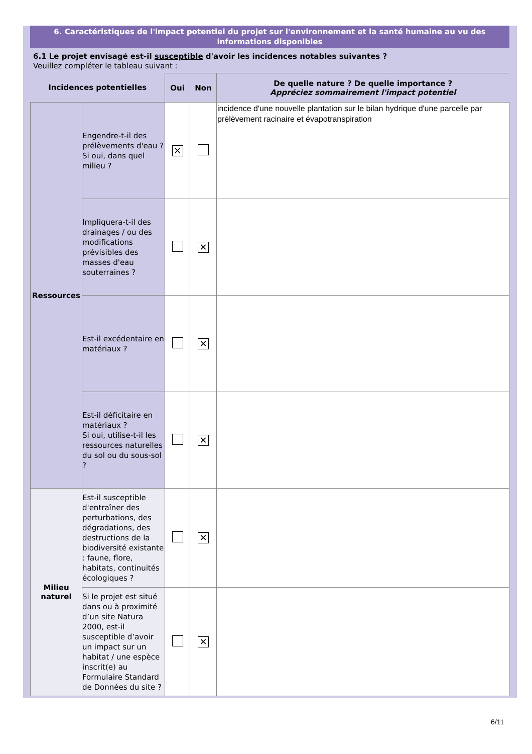6. Caractéristiques de l'impact potentiel du projet sur l'environnement et la santé humaine au vu des informations disponibles
6.1 Le projet envisagé est-il susceptible d'avoir les incidences notables suivantes ?
Veuillez compléter le tableau suivant :
| Incidences potentielles | | Oui | Non | De quelle nature ? De quelle importance ? Appréciez sommairement l'impact potentiel |
| --- | --- | --- | --- | --- |
| Ressources | Engendre-t-il des prélèvements d'eau ? Si oui, dans quel milieu ? | ✕ | | incidence d'une nouvelle plantation sur le bilan hydrique d'une parcelle par prélèvement racinaire et évapotranspiration |
| | Impliquera-t-il des drainages / ou des modifications prévisibles des masses d'eau souterraines ? | | ✕ | |
| | Est-il excédentaire en matériaux ? | | ✕ | |
| | Est-il déficitaire en matériaux ? Si oui, utilise-t-il les ressources naturelles du sol ou du sous-sol ? | | ✕ | |
| Milieu naturel | Est-il susceptible d'entraîner des perturbations, des dégradations, des destructions de la biodiversité existante : faune, flore, habitats, continuités écologiques ? | | ✕ | |
| | Si le projet est situé dans ou à proximité d’un site Natura 2000, est-il susceptible d’avoir un impact sur un habitat / une espèce inscrit(e) au Formulaire Standard de Données du site ? | | ✕ | |
6/11